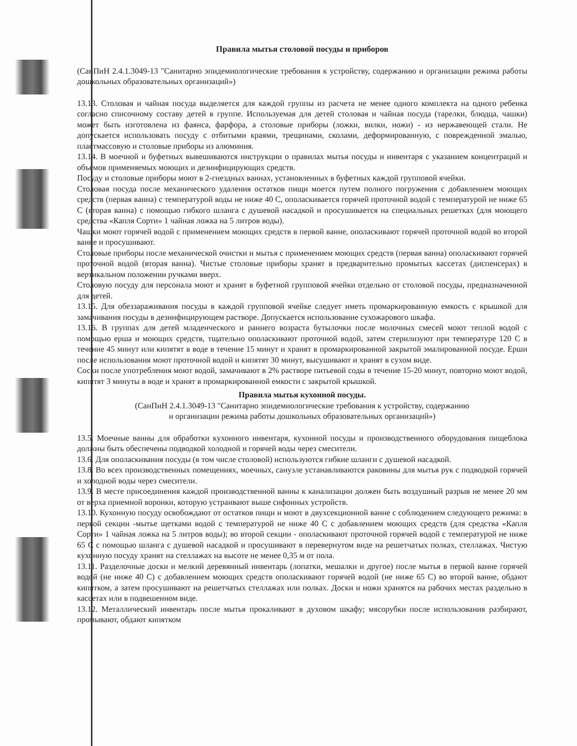Правила мытья столовой посуды и приборов
(СанПиН 2.4.1.3049-13 "Санитарно эпидемиологические требования к устройству, содержанию и организации режима работы дошкольных образовательных организаций»)
13.13. Столовая и чайная посуда выделяется для каждой группы из расчета не менее одного комплекта на одного ребенка согласно списочному составу детей в группе. Используемая для детей столовая и чайная посуда (тарелки, блюдца, чашки) может быть изготовлена из фаянса, фарфора, а столовые приборы (ложки, вилки, ножи) - из нержавеющей стали. Не допускается использовать посуду с отбитыми краями, трещинами, сколами, деформированную, с поврежденной эмалью, пластмассовую и столовые приборы из алюминия.
13.14. В моечной и буфетных вывешиваются инструкции о правилах мытья посуды и инвентаря с указанием концентраций и объемов применяемых моющих и дезинфицирующих средств.
Посуду и столовые приборы моют в 2-гнездных ваннах, установленных в буфетных каждой групповой ячейки.
Столовая посуда после механического удаления остатков пищи моется путем полного погружения с добавлением моющих средств (первая ванна) с температурой воды не ниже 40 С, ополаскивается горячей проточной водой с температурой не ниже 65 С (вторая ванна) с помощью гибкого шланга с душевой насадкой и просушивается на специальных решетках (для моющего средства «Капля Сорти» 1 чайная ложка на 5 литров воды).
Чашки моют горячей водой с применением моющих средств в первой ванне, ополаскивают горячей проточной водой во второй ванне и просушивают.
Столовые приборы после механической очистки и мытья с применением моющих средств (первая ванна) ополаскивают горячей проточной водой (вторая ванна). Чистые столовые приборы хранят в предварительно промытых кассетах (диспенсерах) в вертикальном положении ручками вверх.
Столовую посуду для персонала моют и хранят в буфетной групповой ячейки отдельно от столовой посуды, предназначенной для детей.
13.15. Для обеззараживания посуды в каждой групповой ячейке следует иметь промаркированную емкость с крышкой для замачивания посуды в дезинфицирующем растворе. Допускается использование сухожарового шкафа.
13.16. В группах для детей младенческого и раннего возраста бутылочки после молочных смесей моют теплой водой с помощью ерша и моющих средств, тщательно ополаскивают проточной водой, затем стерилизуют при температуре 120 С в течение 45 минут или кипятят в воде в течение 15 минут и хранят в промаркированной закрытой эмалированной посуде. Ерши после использования моют проточной водой и кипятят 30 минут, высушивают и хранят в сухом виде.
Соски после употребления моют водой, замачивают в 2% растворе питьевой соды в течение 15-20 минут, повторно моют водой, кипятят 3 минуты в воде и хранят в промаркированной емкости с закрытой крышкой.
Правила мытья кухонной посуды.
(СанПиН 2.4.1.3049-13 "Санитарно эпидемиологические требования к устройству, содержанию
и организации режима работы дошкольных образовательных организаций»)
13.5. Моечные ванны для обработки кухонного инвентаря, кухонной посуды и производственного оборудования пищеблока должны быть обеспечены подводкой холодной и горячей воды через смесители.
13.6. Для ополаскивания посуды (в том числе столовой) используются гибкие шланги с душевой насадкой.
13.8. Во всех производственных помещениях, моечных, санузле устанавливаются раковины для мытья рук с подводкой горячей и холодной воды через смесители.
13.9. В месте присоединения каждой производственной ванны к канализации должен быть воздушный разрыв не менее 20 мм от верха приемной воронки, которую устраивают выше сифонных устройств.
13.10. Кухонную посуду освобождают от остатков пищи и моют в двухсекционной ванне с соблюдением следующего режима: в первой секции -мытье щетками водой с температурой не ниже 40 С с добавлением моющих средств (для средства «Капля Сорти» 1 чайная ложка на 5 литров воды); во второй секции - ополаскивают проточной горячей водой с температурой не ниже 65 С с помощью шланга с душевой насадкой и просушивают в перевернутом виде на решетчатых полках, стеллажах. Чистую кухонную посуду хранят на стеллажах на высоте не менее 0,35 м от пола.
13.11. Разделочные доски и мелкий деревянный инвентарь (лопатки, мешалки и другое) после мытья в первой ванне горячей водой (не ниже 40 С) с добавлением моющих средств ополаскивают горячей водой (не ниже 65 С) во второй ванне, обдают кипятком, а затем просушивают на решетчатых стеллажах или полках. Доски и ножи хранятся на рабочих местах раздельно в кассетах или в подвешенном виде.
13.12. Металлический инвентарь после мытья прокаливают в духовом шкафу; мясорубки после использования разбирают, промывают, обдают кипятком